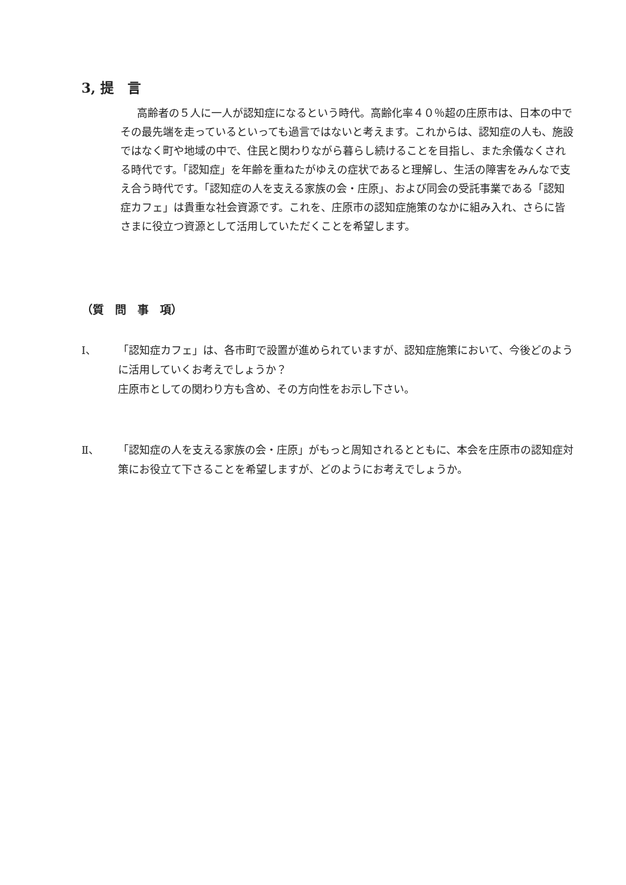3, 提　言
高齢者の５人に一人が認知症になるという時代。高齢化率４０％超の庄原市は、日本の中でその最先端を走っているといっても過言ではないと考えます。これからは、認知症の人も、施設ではなく町や地域の中で、住民と関わりながら暮らし続けることを目指し、また余儀なくされる時代です。「認知症」を年齢を重ねたがゆえの症状であると理解し、生活の障害をみんなで支え合う時代です。「認知症の人を支える家族の会・庄原」、および同会の受託事業である「認知症カフェ」は貴重な社会資源です。これを、庄原市の認知症施策のなかに組み入れ、さらに皆さまに役立つ資源として活用していただくことを希望します。
（質　問　事　項）
Ⅰ、 「認知症カフェ」は、各市町で設置が進められていますが、認知症施策において、今後どのように活用していくお考えでしょうか？
庄原市としての関わり方も含め、その方向性をお示し下さい。
Ⅱ、 「認知症の人を支える家族の会・庄原」がもっと周知されるとともに、本会を庄原市の認知症対策にお役立て下さることを希望しますが、どのようにお考えでしょうか。